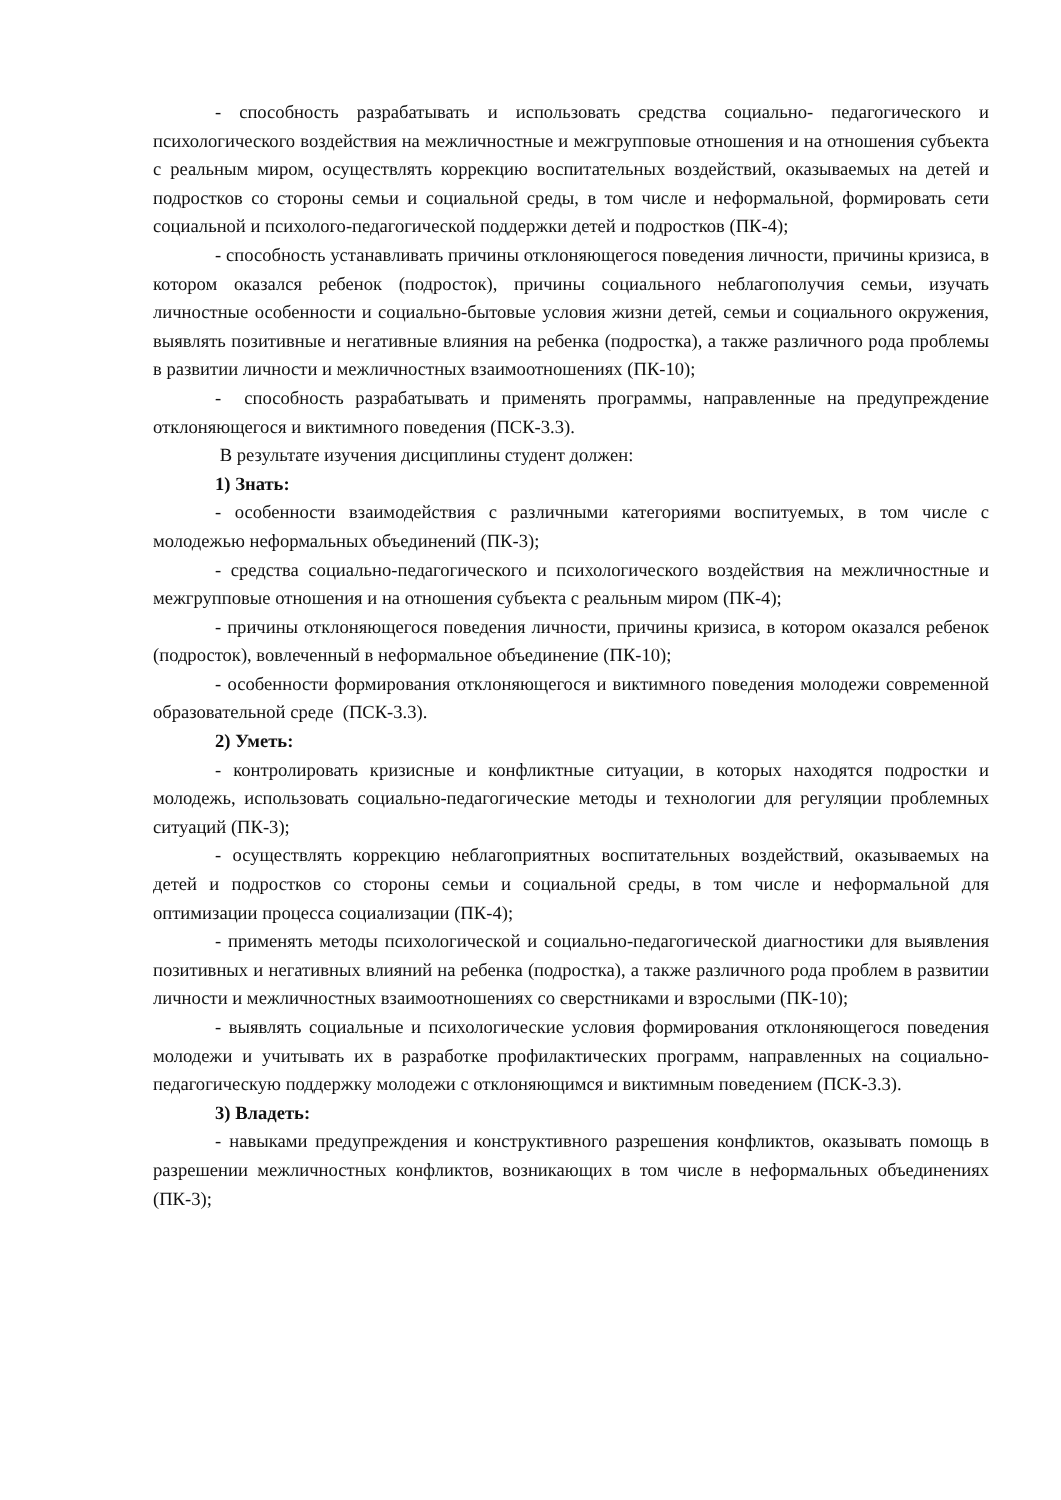- способность разрабатывать и использовать средства социально- педагогического и психологического воздействия на межличностные и межгрупповые отношения и на отношения субъекта с реальным миром, осуществлять коррекцию воспитательных воздействий, оказываемых на детей и подростков со стороны семьи и социальной среды, в том числе и неформальной, формировать сети социальной и психолого-педагогической поддержки детей и подростков (ПК-4);
- способность устанавливать причины отклоняющегося поведения личности, причины кризиса, в котором оказался ребенок (подросток), причины социального неблагополучия семьи, изучать личностные особенности и социально-бытовые условия жизни детей, семьи и социального окружения, выявлять позитивные и негативные влияния на ребенка (подростка), а также различного рода проблемы в развитии личности и межличностных взаимоотношениях (ПК-10);
- способность разрабатывать и применять программы, направленные на предупреждение отклоняющегося и виктимного поведения (ПСК-3.3).
В результате изучения дисциплины студент должен:
1) Знать:
- особенности взаимодействия с различными категориями воспитуемых, в том числе с молодежью неформальных объединений (ПК-3);
- средства социально-педагогического и психологического воздействия на межличностные и межгрупповые отношения и на отношения субъекта с реальным миром (ПК-4);
- причины отклоняющегося поведения личности, причины кризиса, в котором оказался ребенок (подросток), вовлеченный в неформальное объединение (ПК-10);
- особенности формирования отклоняющегося и виктимного поведения молодежи современной образовательной среде (ПСК-3.3).
2) Уметь:
- контролировать кризисные и конфликтные ситуации, в которых находятся подростки и молодежь, использовать социально-педагогические методы и технологии для регуляции проблемных ситуаций (ПК-3);
- осуществлять коррекцию неблагоприятных воспитательных воздействий, оказываемых на детей и подростков со стороны семьи и социальной среды, в том числе и неформальной для оптимизации процесса социализации (ПК-4);
- применять методы психологической и социально-педагогической диагностики для выявления позитивных и негативных влияний на ребенка (подростка), а также различного рода проблем в развитии личности и межличностных взаимоотношениях со сверстниками и взрослыми (ПК-10);
- выявлять социальные и психологические условия формирования отклоняющегося поведения молодежи и учитывать их в разработке профилактических программ, направленных на социально-педагогическую поддержку молодежи с отклоняющимся и виктимным поведением (ПСК-3.3).
3) Владеть:
- навыками предупреждения и конструктивного разрешения конфликтов, оказывать помощь в разрешении межличностных конфликтов, возникающих в том числе в неформальных объединениях (ПК-3);